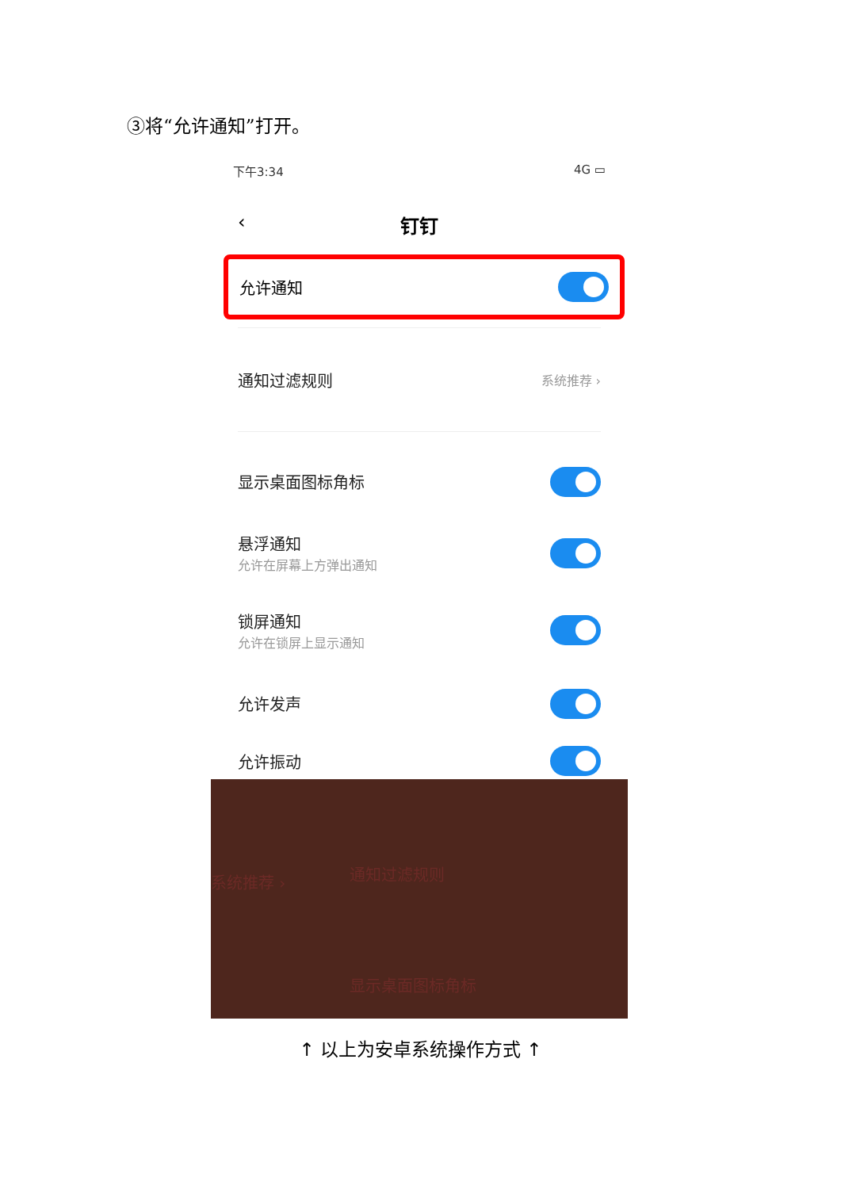③将“允许通知”打开。
下午3:34 4G ▭
‹ 钉钉
允许通知
通知过滤规则 系统推荐 ›
显示桌面图标角标
悬浮通知
允许在屏幕上方弹出通知
锁屏通知
允许在锁屏上显示通知
允许发声
允许振动
系统推荐 › 通知过滤规则
显示桌面图标角标
↑ 以上为安卓系统操作方式 ↑